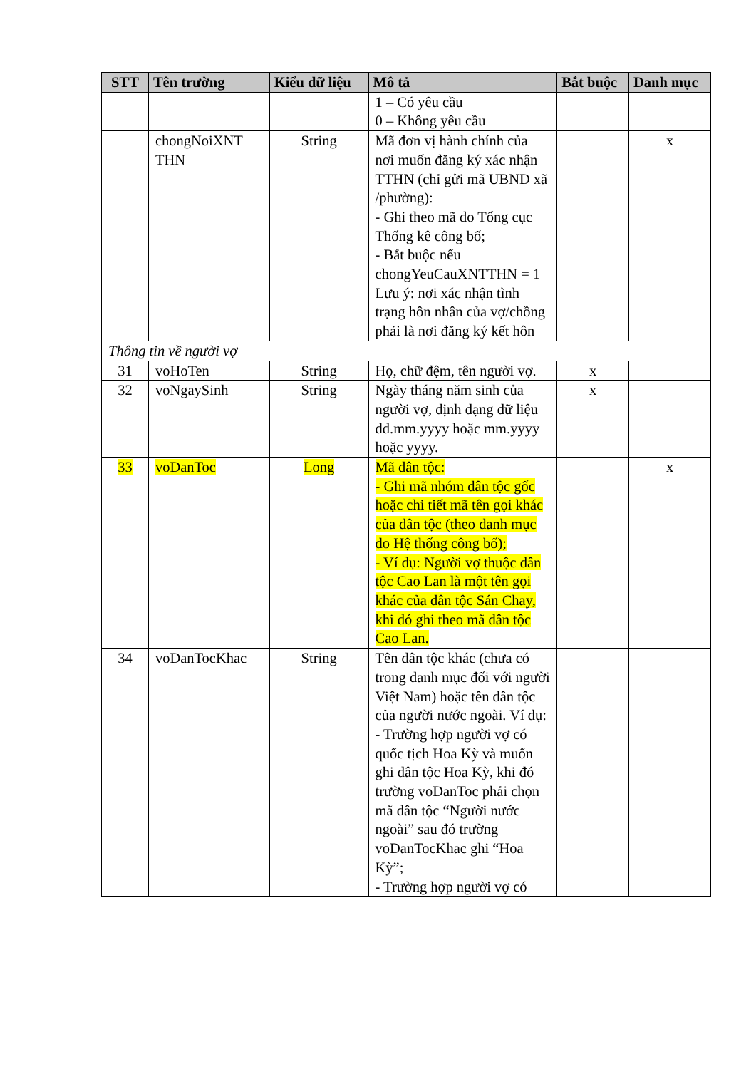| STT | Tên trường | Kiểu dữ liệu | Mô tả | Bắt buộc | Danh mục |
| --- | --- | --- | --- | --- | --- |
| | | | 1 – Có yêu cầu 0 – Không yêu cầu | | |
| | chongNoiXNT THN | String | Mã đơn vị hành chính của nơi muốn đăng ký xác nhận TTHN (chỉ gửi mã UBND xã /phường): - Ghi theo mã do Tổng cục Thống kê công bố; - Bắt buộc nếu chongYeuCauXNTTHN = 1 Lưu ý: nơi xác nhận tình trạng hôn nhân của vợ/chồng phải là nơi đăng ký kết hôn | | x |
| Thông tin về người vợ | | | | | |
| 31 | voHoTen | String | Họ, chữ đệm, tên người vợ. | x | |
| 32 | voNgaySinh | String | Ngày tháng năm sinh của người vợ, định dạng dữ liệu dd.mm.yyyy hoặc mm.yyyy hoặc yyyy. | x | |
| 33 | voDanToc | Long | Mã dân tộc: - Ghi mã nhóm dân tộc gốc hoặc chi tiết mã tên gọi khác của dân tộc (theo danh mục do Hệ thống công bố); - Ví dụ: Người vợ thuộc dân tộc Cao Lan là một tên gọi khác của dân tộc Sán Chay, khi đó ghi theo mã dân tộc Cao Lan. | | x |
| 34 | voDanTocKhac | String | Tên dân tộc khác (chưa có trong danh mục đối với người Việt Nam) hoặc tên dân tộc của người nước ngoài. Ví dụ: - Trường hợp người vợ có quốc tịch Hoa Kỳ và muốn ghi dân tộc Hoa Kỳ, khi đó trường voDanToc phải chọn mã dân tộc “Người nước ngoài” sau đó trường voDanTocKhac ghi “Hoa Kỳ”; - Trường hợp người vợ có | | |